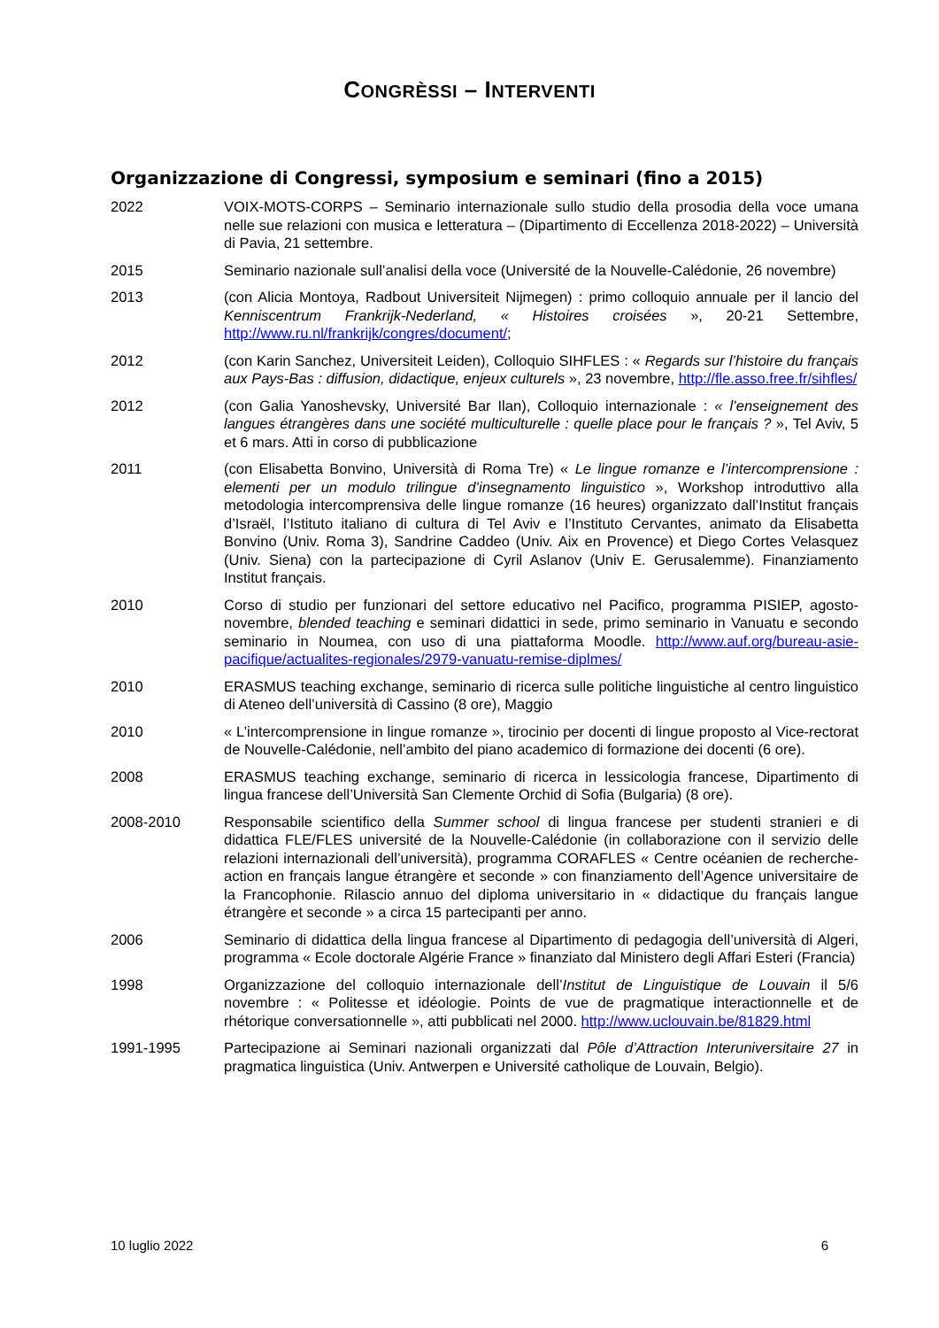CONGRÈSSI – INTERVENTI
Organizzazione di Congressi, symposium e seminari (fino a 2015)
2022 VOIX-MOTS-CORPS – Seminario internazionale sullo studio della prosodia della voce umana nelle sue relazioni con musica e letteratura – (Dipartimento di Eccellenza 2018-2022) – Università di Pavia, 21 settembre.
2015 Seminario nazionale sull’analisi della voce (Université de la Nouvelle-Calédonie, 26 novembre)
2013 (con Alicia Montoya, Radbout Universiteit Nijmegen) : primo colloquio annuale per il lancio del Kenniscentrum Frankrijk-Nederland, « Histoires croisées », 20-21 Settembre, http://www.ru.nl/frankrijk/congres/document/;
2012 (con Karin Sanchez, Universiteit Leiden), Colloquio SIHFLES : « Regards sur l’histoire du français aux Pays-Bas : diffusion, didactique, enjeux culturels », 23 novembre, http://fle.asso.free.fr/sihfles/
2012 (con Galia Yanoshevsky, Université Bar Ilan), Colloquio internazionale : « l’enseignement des langues étrangères dans une société multiculturelle : quelle place pour le français ? », Tel Aviv, 5 et 6 mars. Atti in corso di pubblicazione
2011 (con Elisabetta Bonvino, Università di Roma Tre) « Le lingue romanze e l’intercomprensione : elementi per un modulo trilingue d’insegnamento linguistico », Workshop introduttivo alla metodologia intercomprensiva delle lingue romanze (16 heures) organizzato dall’Institut français d’Israël, l’Istituto italiano di cultura di Tel Aviv e l’Instituto Cervantes, animato da Elisabetta Bonvino (Univ. Roma 3), Sandrine Caddeo (Univ. Aix en Provence) et Diego Cortes Velasquez (Univ. Siena) con la partecipazione di Cyril Aslanov (Univ E. Gerusalemme). Finanziamento Institut français.
2010 Corso di studio per funzionari del settore educativo nel Pacifico, programma PISIEP, agosto-novembre, blended teaching e seminari didattici in sede, primo seminario in Vanuatu e secondo seminario in Noumea, con uso di una piattaforma Moodle. http://www.auf.org/bureau-asie-pacifique/actualites-regionales/2979-vanuatu-remise-diplmes/
2010 ERASMUS teaching exchange, seminario di ricerca sulle politiche linguistiche al centro linguistico di Ateneo dell’università di Cassino (8 ore), Maggio
2010 « L’intercomprensione in lingue romanze », tirocinio per docenti di lingue proposto al Vice-rectorat de Nouvelle-Calédonie, nell’ambito del piano academico di formazione dei docenti (6 ore).
2008 ERASMUS teaching exchange, seminario di ricerca in lessicologia francese, Dipartimento di lingua francese dell’Università San Clemente Orchid di Sofia (Bulgaria) (8 ore).
2008-2010 Responsabile scientifico della Summer school di lingua francese per studenti stranieri e di didattica FLE/FLES université de la Nouvelle-Calédonie (in collaborazione con il servizio delle relazioni internazionali dell’università), programma CORAFLES « Centre océanien de recherche-action en français langue étrangère et seconde » con finanziamento dell’Agence universitaire de la Francophonie. Rilascio annuo del diploma universitario in « didactique du français langue étrangère et seconde » a circa 15 partecipanti per anno.
2006 Seminario di didattica della lingua francese al Dipartimento di pedagogia dell’università di Algeri, programma « Ecole doctorale Algérie France » finanziato dal Ministero degli Affari Esteri (Francia)
1998 Organizzazione del colloquio internazionale dell’Institut de Linguistique de Louvain il 5/6 novembre : « Politesse et idéologie. Points de vue de pragmatique interactionnelle et de rhétorique conversationnelle », atti pubblicati nel 2000. http://www.uclouvain.be/81829.html
1991-1995 Partecipazione ai Seminari nazionali organizzati dal Pôle d’Attraction Interuniversitaire 27 in pragmatica linguistica (Univ. Antwerpen e Université catholique de Louvain, Belgio).
10 luglio 2022 6